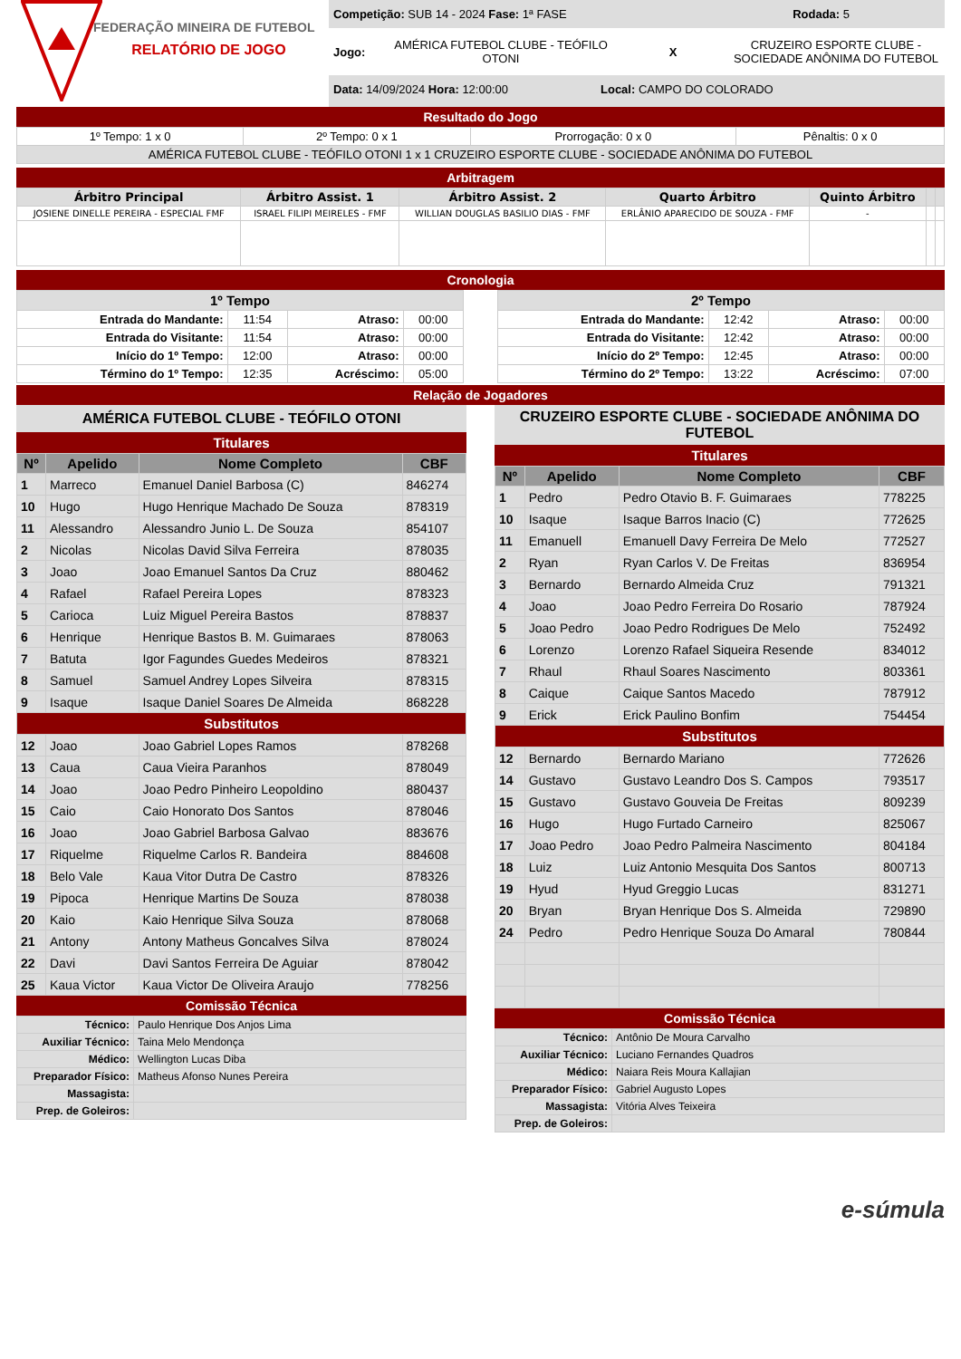FEDERAÇÃO MINEIRA DE FUTEBOL
RELATÓRIO DE JOGO
Competição: SUB 14 - 2024 Fase: 1ª FASE Rodada: 5
Jogo: AMÉRICA FUTEBOL CLUBE - TEÓFILO OTONI X CRUZEIRO ESPORTE CLUBE - SOCIEDADE ANÔNIMA DO FUTEBOL
Data: 14/09/2024 Hora: 12:00:00 Local: CAMPO DO COLORADO
Resultado do Jogo
| 1º Tempo: 1 x 0 | 2º Tempo: 0 x 1 | Prorrogação: 0 x 0 | Pênaltis: 0 x 0 |
| AMÉRICA FUTEBOL CLUBE - TEÓFILO OTONI 1 x 1 CRUZEIRO ESPORTE CLUBE - SOCIEDADE ANÔNIMA DO FUTEBOL | | | |
Arbitragem
| Árbitro Principal | Árbitro Assist. 1 | Árbitro Assist. 2 | Quarto Árbitro | Quinto Árbitro | | |
| --- | --- | --- | --- | --- | --- | --- |
| JOSIENE DINELLE PEREIRA - ESPECIAL FMF | ISRAEL FILIPI MEIRELES - FMF | WILLIAN DOUGLAS BASILIO DIAS - FMF | ERLÂNIO APARECIDO DE SOUZA - FMF | - | | |
Cronologia
| 1º Tempo | | | |
| --- | --- | --- | --- |
| Entrada do Mandante: | 11:54 | Atraso: | 00:00 |
| Entrada do Visitante: | 11:54 | Atraso: | 00:00 |
| Início do 1º Tempo: | 12:00 | Atraso: | 00:00 |
| Término do 1º Tempo: | 12:35 | Acréscimo: | 05:00 |
| 2º Tempo | | | |
| --- | --- | --- | --- |
| Entrada do Mandante: | 12:42 | Atraso: | 00:00 |
| Entrada do Visitante: | 12:42 | Atraso: | 00:00 |
| Início do 2º Tempo: | 12:45 | Atraso: | 00:00 |
| Término do 2º Tempo: | 13:22 | Acréscimo: | 07:00 |
Relação de Jogadores
AMÉRICA FUTEBOL CLUBE - TEÓFILO OTONI
Titulares
| Nº | Apelido | Nome Completo | CBF |
| --- | --- | --- | --- |
| 1 | Marreco | Emanuel Daniel Barbosa (C) | 846274 |
| 10 | Hugo | Hugo Henrique Machado De Souza | 878319 |
| 11 | Alessandro | Alessandro Junio L. De Souza | 854107 |
| 2 | Nicolas | Nicolas David Silva Ferreira | 878035 |
| 3 | Joao | Joao Emanuel Santos Da Cruz | 880462 |
| 4 | Rafael | Rafael Pereira Lopes | 878323 |
| 5 | Carioca | Luiz Miguel Pereira Bastos | 878837 |
| 6 | Henrique | Henrique Bastos B. M. Guimaraes | 878063 |
| 7 | Batuta | Igor Fagundes Guedes Medeiros | 878321 |
| 8 | Samuel | Samuel Andrey Lopes Silveira | 878315 |
| 9 | Isaque | Isaque Daniel Soares De Almeida | 868228 |
| Substitutos | | | |
| 12 | Joao | Joao Gabriel Lopes Ramos | 878268 |
| 13 | Caua | Caua Vieira Paranhos | 878049 |
| 14 | Joao | Joao Pedro Pinheiro Leopoldino | 880437 |
| 15 | Caio | Caio Honorato Dos Santos | 878046 |
| 16 | Joao | Joao Gabriel Barbosa Galvao | 883676 |
| 17 | Riquelme | Riquelme Carlos R. Bandeira | 884608 |
| 18 | Belo Vale | Kaua Vitor Dutra De Castro | 878326 |
| 19 | Pipoca | Henrique Martins De Souza | 878038 |
| 20 | Kaio | Kaio Henrique Silva Souza | 878068 |
| 21 | Antony | Antony Matheus Goncalves Silva | 878024 |
| 22 | Davi | Davi Santos Ferreira De Aguiar | 878042 |
| 25 | Kaua Victor | Kaua Victor De Oliveira Araujo | 778256 |
Comissão Técnica
| Técnico: | Paulo Henrique Dos Anjos Lima |
| Auxiliar Técnico: | Taina Melo Mendonça |
| Médico: | Wellington Lucas Diba |
| Preparador Físico: | Matheus Afonso Nunes Pereira |
| Massagista: | |
| Prep. de Goleiros: | |
CRUZEIRO ESPORTE CLUBE - SOCIEDADE ANÔNIMA DO FUTEBOL
Titulares
| Nº | Apelido | Nome Completo | CBF |
| --- | --- | --- | --- |
| 1 | Pedro | Pedro Otavio B. F. Guimaraes | 778225 |
| 10 | Isaque | Isaque Barros Inacio (C) | 772625 |
| 11 | Emanuell | Emanuell Davy Ferreira De Melo | 772527 |
| 2 | Ryan | Ryan Carlos V. De Freitas | 836954 |
| 3 | Bernardo | Bernardo Almeida Cruz | 791321 |
| 4 | Joao | Joao Pedro Ferreira Do Rosario | 787924 |
| 5 | Joao Pedro | Joao Pedro Rodrigues De Melo | 752492 |
| 6 | Lorenzo | Lorenzo Rafael Siqueira Resende | 834012 |
| 7 | Rhaul | Rhaul Soares Nascimento | 803361 |
| 8 | Caique | Caique Santos Macedo | 787912 |
| 9 | Erick | Erick Paulino Bonfim | 754454 |
| Substitutos | | | |
| 12 | Bernardo | Bernardo Mariano | 772626 |
| 14 | Gustavo | Gustavo Leandro Dos S. Campos | 793517 |
| 15 | Gustavo | Gustavo Gouveia De Freitas | 809239 |
| 16 | Hugo | Hugo Furtado Carneiro | 825067 |
| 17 | Joao Pedro | Joao Pedro Palmeira Nascimento | 804184 |
| 18 | Luiz | Luiz Antonio Mesquita Dos Santos | 800713 |
| 19 | Hyud | Hyud Greggio Lucas | 831271 |
| 20 | Bryan | Bryan Henrique Dos S. Almeida | 729890 |
| 24 | Pedro | Pedro Henrique Souza Do Amaral | 780844 |
Comissão Técnica
| Técnico: | Antônio De Moura Carvalho |
| Auxiliar Técnico: | Luciano Fernandes Quadros |
| Médico: | Naiara Reis Moura Kallajian |
| Preparador Físico: | Gabriel Augusto Lopes |
| Massagista: | Vitória Alves Teixeira |
| Prep. de Goleiros: | |
e-súmula